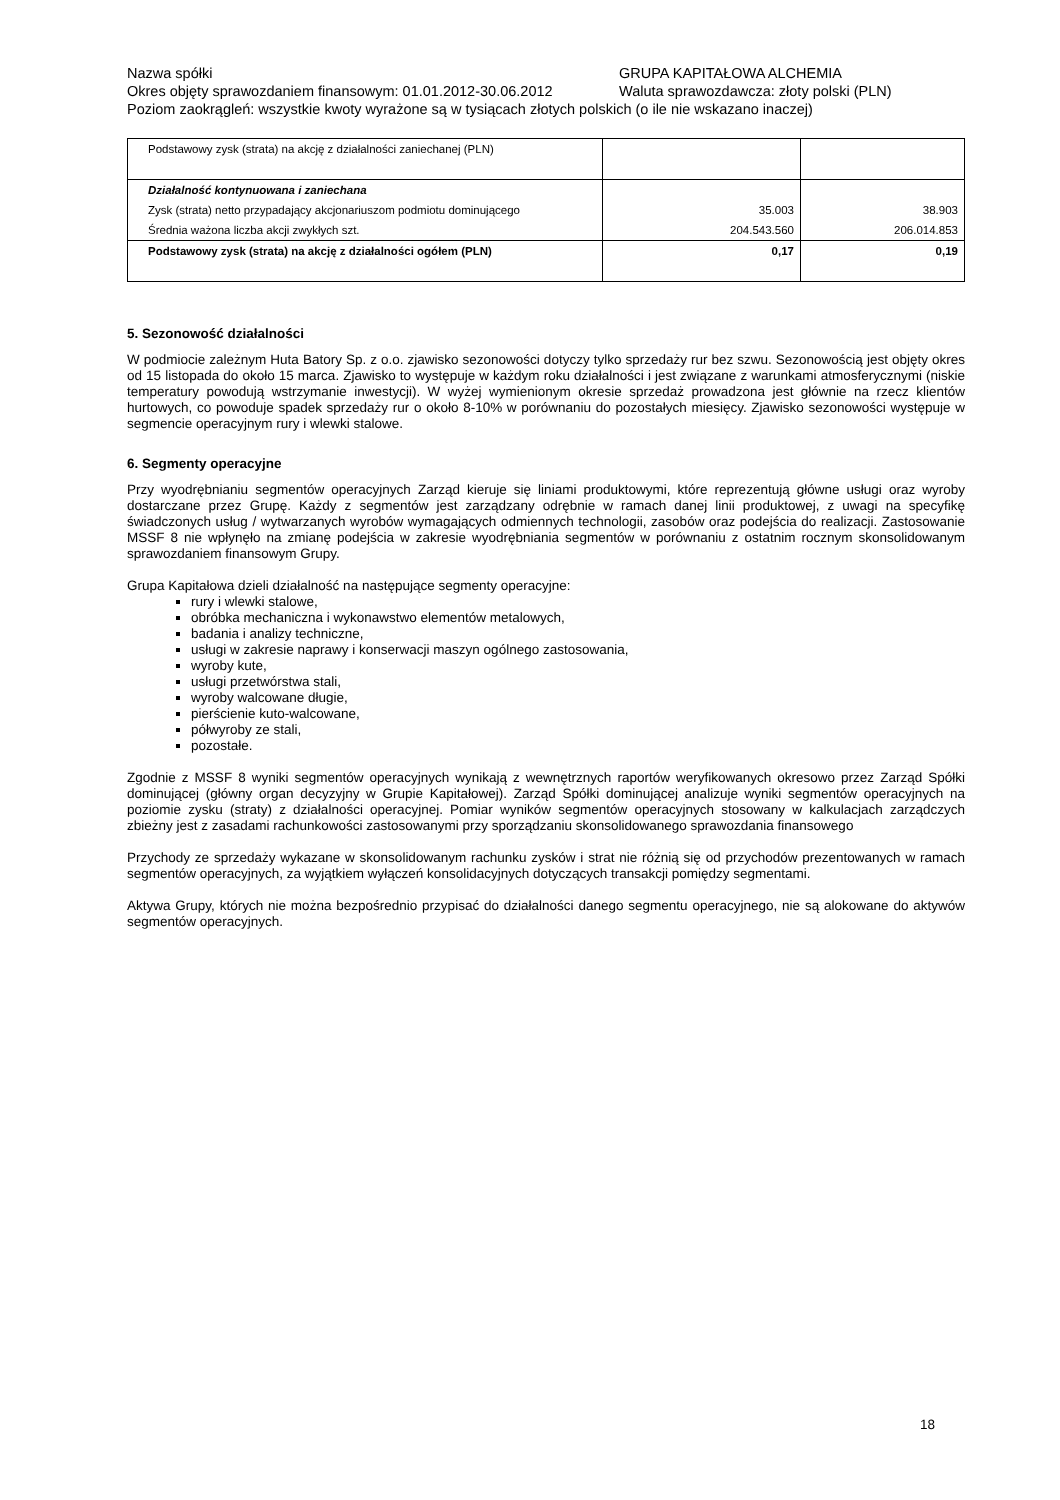Nazwa spółki GRUPA KAPITAŁOWA ALCHEMIA
Okres objęty sprawozdaniem finansowym: 01.01.2012-30.06.2012 Waluta sprawozdawcza: złoty polski (PLN)
Poziom zaokrągleń: wszystkie kwoty wyrażone są w tysiącach złotych polskich (o ile nie wskazano inaczej)
| Podstawowy zysk (strata) na akcję z działalności zaniechanej (PLN) | | |
| Działalność kontynuowana i zaniechana | | |
| Zysk (strata) netto przypadający akcjonariuszom podmiotu dominującego | 35.003 | 38.903 |
| Średnia ważona liczba akcji zwykłych szt. | 204.543.560 | 206.014.853 |
| Podstawowy zysk (strata) na akcję z działalności ogółem (PLN) | 0,17 | 0,19 |
5. Sezonowość działalności
W podmiocie zależnym Huta Batory Sp. z o.o. zjawisko sezonowości dotyczy tylko sprzedaży rur bez szwu. Sezonowością jest objęty okres od 15 listopada do około 15 marca. Zjawisko to występuje w każdym roku działalności i jest związane z warunkami atmosferycznymi (niskie temperatury powodują wstrzymanie inwestycji). W wyżej wymienionym okresie sprzedaż prowadzona jest głównie na rzecz klientów hurtowych, co powoduje spadek sprzedaży rur o około 8-10% w porównaniu do pozostałych miesięcy. Zjawisko sezonowości występuje w segmencie operacyjnym rury i wlewki stalowe.
6. Segmenty operacyjne
Przy wyodrębnianiu segmentów operacyjnych Zarząd kieruje się liniami produktowymi, które reprezentują główne usługi oraz wyroby dostarczane przez Grupę. Każdy z segmentów jest zarządzany odrębnie w ramach danej linii produktowej, z uwagi na specyfikę świadczonych usług / wytwarzanych wyrobów wymagających odmiennych technologii, zasobów oraz podejścia do realizacji. Zastosowanie MSSF 8 nie wpłynęło na zmianę podejścia w zakresie wyodrębniania segmentów w porównaniu z ostatnim rocznym skonsolidowanym sprawozdaniem finansowym Grupy.
Grupa Kapitałowa dzieli działalność na następujące segmenty operacyjne:
rury i wlewki stalowe,
obróbka mechaniczna i wykonawstwo elementów metalowych,
badania i analizy techniczne,
usługi w zakresie naprawy i konserwacji maszyn ogólnego zastosowania,
wyroby kute,
usługi przetwórstwa stali,
wyroby walcowane długie,
pierścienie kuto-walcowane,
półwyroby ze stali,
pozostałe.
Zgodnie z MSSF 8 wyniki segmentów operacyjnych wynikają z wewnętrznych raportów weryfikowanych okresowo przez Zarząd Spółki dominującej (główny organ decyzyjny w Grupie Kapitałowej). Zarząd Spółki dominującej analizuje wyniki segmentów operacyjnych na poziomie zysku (straty) z działalności operacyjnej. Pomiar wyników segmentów operacyjnych stosowany w kalkulacjach zarządczych zbieżny jest z zasadami rachunkowości zastosowanymi przy sporządzaniu skonsolidowanego sprawozdania finansowego
Przychody ze sprzedaży wykazane w skonsolidowanym rachunku zysków i strat nie różnią się od przychodów prezentowanych w ramach segmentów operacyjnych, za wyjątkiem wyłączeń konsolidacyjnych dotyczących transakcji pomiędzy segmentami.
Aktywa Grupy, których nie można bezpośrednio przypisać do działalności danego segmentu operacyjnego, nie są alokowane do aktywów segmentów operacyjnych.
18